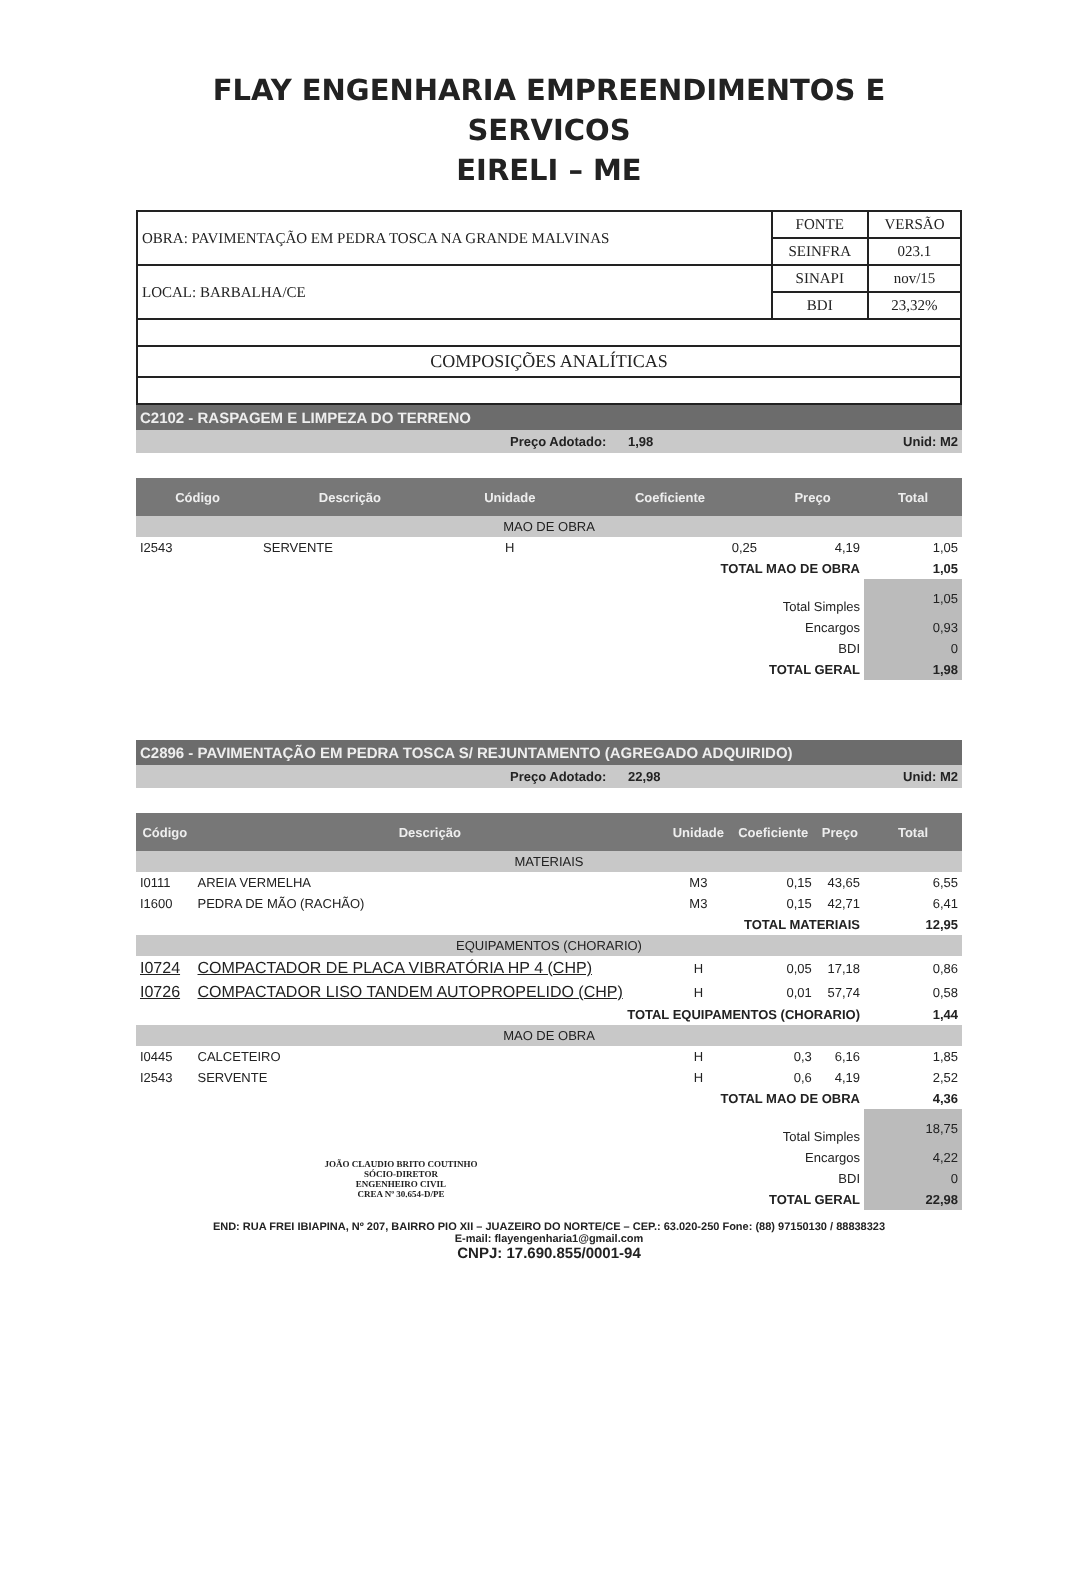FLAY ENGENHARIA EMPREENDIMENTOS E SERVICOS
EIRELI – ME
| OBRA: PAVIMENTAÇÃO EM PEDRA TOSCA NA GRANDE MALVINAS | FONTE | VERSÃO |
| | SEINFRA | 023.1 |
| LOCAL: BARBALHA/CE | SINAPI | nov/15 |
| | BDI | 23,32% |
| COMPOSIÇÕES ANALÍTICAS | | |
C2102 - RASPAGEM E LIMPEZA DO TERRENO
Preço Adotado: 1,98 Unid: M2
| Código | Descrição | Unidade | Coeficiente | Preço | Total |
| --- | --- | --- | --- | --- | --- |
| MAO DE OBRA | | | | | |
| I2543 | SERVENTE | H | 0,25 | 4,19 | 1,05 |
| TOTAL MAO DE OBRA | | | | | 1,05 |
| Total Simples | | | | | 1,05 |
| Encargos | | | | | 0,93 |
| BDI | | | | | 0 |
| TOTAL GERAL | | | | | 1,98 |
C2896 - PAVIMENTAÇÃO EM PEDRA TOSCA S/ REJUNTAMENTO (AGREGADO ADQUIRIDO)
Preço Adotado: 22,98 Unid: M2
| Código | Descrição | Unidade | Coeficiente | Preço | Total |
| --- | --- | --- | --- | --- | --- |
| MATERIAIS | | | | | |
| I0111 | AREIA VERMELHA | M3 | 0,15 | 43,65 | 6,55 |
| I1600 | PEDRA DE MÃO (RACHÃO) | M3 | 0,15 | 42,71 | 6,41 |
| TOTAL MATERIAIS | | | | | 12,95 |
| EQUIPAMENTOS (CHORARIO) | | | | | |
| I0724 | COMPACTADOR DE PLACA VIBRATÓRIA HP 4 (CHP) | H | 0,05 | 17,18 | 0,86 |
| I0726 | COMPACTADOR LISO TANDEM AUTOPROPELIDO (CHP) | H | 0,01 | 57,74 | 0,58 |
| TOTAL EQUIPAMENTOS (CHORARIO) | | | | | 1,44 |
| MAO DE OBRA | | | | | |
| I0445 | CALCETEIRO | H | 0,3 | 6,16 | 1,85 |
| I2543 | SERVENTE | H | 0,6 | 4,19 | 2,52 |
| TOTAL MAO DE OBRA | | | | | 4,36 |
| Total Simples | | | | | 18,75 |
| JOÃO CLAUDIO BRITO COUTINHO SÓCIO-DIRETOR ENGENHEIRO CIVIL CREA Nº 30.654-D/PE | | Encargos | | | 4,22 |
| | | BDI | | | 0 |
| | | TOTAL GERAL | | | 22,98 |
END: RUA FREI IBIAPINA, Nº 207, BAIRRO PIO XII – JUAZEIRO DO NORTE/CE – CEP.: 63.020-250 Fone: (88) 97150130 / 88838323
E-mail: flayengenharia1@gmail.com
CNPJ: 17.690.855/0001-94